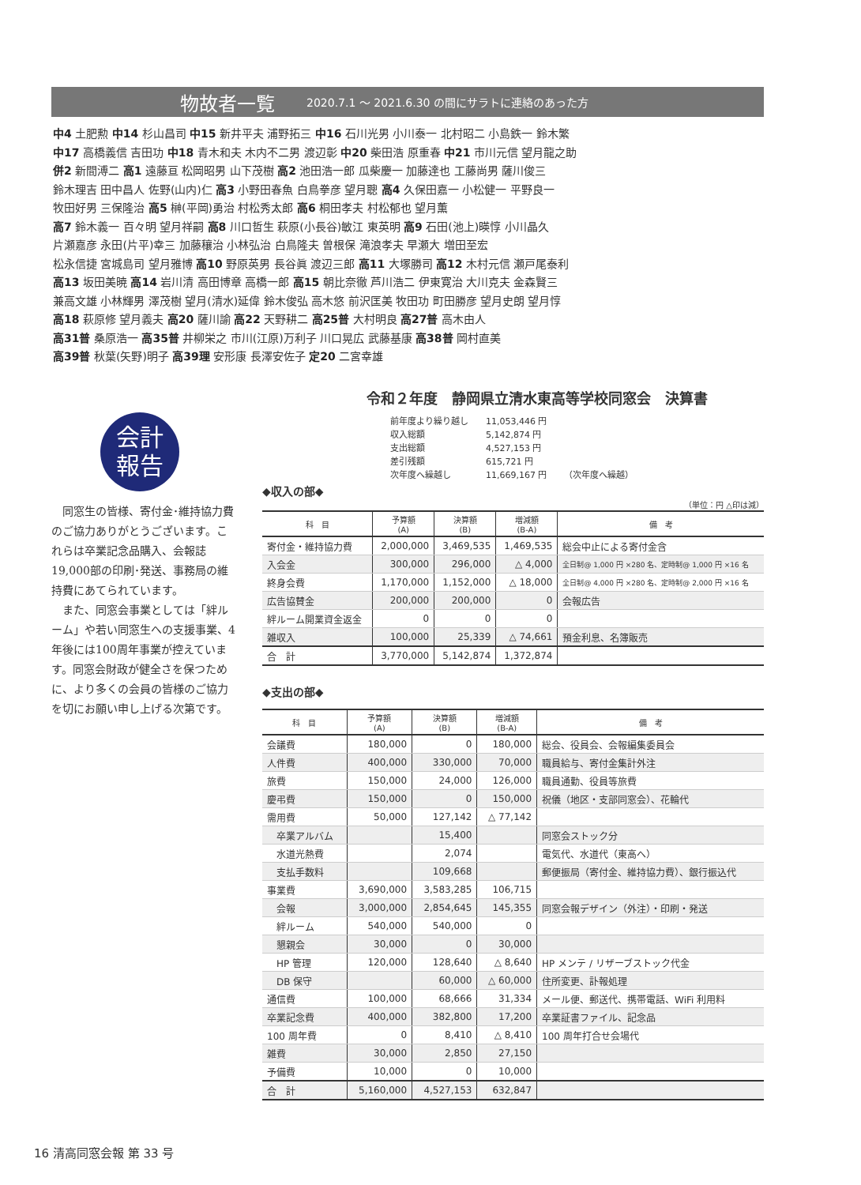物故者一覧 2020.7.1 ～ 2021.6.30 の間にサラトに連絡のあった方
中4 土肥勲 中14 杉山昌司 中15 新井平夫 浦野拓三 中16 石川光男 小川泰一 北村昭二 小島鉄一 鈴木繁
中17 高橋義信 吉田功 中18 青木和夫 木内不二男 渡辺彰 中20 柴田浩 原重春 中21 市川元信 望月龍之助
併2 新間溥二 高1 遠藤亘 松岡昭男 山下茂樹 高2 池田浩一郎 瓜柴慶一 加藤達也 工藤尚男 薩川俊三
鈴木理吉 田中昌人 佐野(山内)仁 高3 小野田春魚 白鳥拳彦 望月聰 高4 久保田嘉一 小松健一 平野良一
牧田好男 三保隆治 高5 榊(平岡)勇治 村松秀太郎 高6 桐田孝夫 村松郁也 望月薫
高7 鈴木義一 百々明 望月祥嗣 高8 川口哲生 萩原(小長谷)敏江 東英明 高9 石田(池上)暎惇 小川晶久
片瀬嘉彦 永田(片平)幸三 加藤穰治 小林弘治 白鳥隆夫 曽根保 滝浪孝夫 早瀬大 増田至宏
松永信捷 宮城島司 望月雅博 高10 野原英男 長谷眞 渡辺三郎 高11 大塚勝司 高12 木村元信 瀬戸尾泰利
高13 坂田美暁 高14 岩川清 高田博章 高橋一郎 高15 朝比奈徹 芦川浩二 伊東寛治 大川克夫 金森賢三
兼高文雄 小林輝男 澤茂樹 望月(清水)延偉 鈴木俊弘 高木悠 前沢匡美 牧田功 町田勝彦 望月史朗 望月惇
高18 萩原修 望月義夫 高20 薩川諭 高22 天野耕二 高25普 大村明良 高27普 高木由人
高31普 桑原浩一 高35普 井柳栄之 市川(江原)万利子 川口晃広 武藤基康 高38普 岡村直美
高39普 秋葉(矢野)明子 高39理 安形康 長澤安佐子 定20 二宮幸雄
会計
報告
同窓生の皆様、寄付金･維持協力費のご協力ありがとうございます。これらは卒業記念品購入、会報誌19,000部の印刷･発送、事務局の維持費にあてられています。
また、同窓会事業としては「絆ルーム」や若い同窓生への支援事業、4年後には100周年事業が控えています。同窓会財政が健全さを保つために、より多くの会員の皆様のご協力を切にお願い申し上げる次第です。
令和２年度　静岡県立清水東高等学校同窓会　決算書
| 前年度より繰り越し | 11,053,446 円 | |
| 収入総額 | 5,142,874 円 | |
| 支出総額 | 4,527,153 円 | |
| 差引残額 | 615,721 円 | |
| 次年度へ繰越し | 11,669,167 円 | （次年度へ繰越） |
◆収入の部◆
（単位：円 △印は減）
| 科 目 | 予算額 (A) | 決算額 (B) | 増減額 (B-A) | 備 考 |
| --- | --- | --- | --- | --- |
| 寄付金・維持協力費 | 2,000,000 | 3,469,535 | 1,469,535 | 総会中止による寄付金含 |
| 入会金 | 300,000 | 296,000 | △ 4,000 | 全日制@ 1,000 円 ×280 名、定時制@ 1,000 円 ×16 名 |
| 終身会費 | 1,170,000 | 1,152,000 | △ 18,000 | 全日制@ 4,000 円 ×280 名、定時制@ 2,000 円 ×16 名 |
| 広告協賛金 | 200,000 | 200,000 | 0 | 会報広告 |
| 絆ルーム開業資金返金 | 0 | 0 | 0 | |
| 雑収入 | 100,000 | 25,339 | △ 74,661 | 預金利息、名簿販売 |
| 合 計 | 3,770,000 | 5,142,874 | 1,372,874 | |
◆支出の部◆
| 科 目 | 予算額 (A) | 決算額 (B) | 増減額 (B-A) | 備 考 |
| --- | --- | --- | --- | --- |
| 会議費 | 180,000 | 0 | 180,000 | 総会、役員会、会報編集委員会 |
| 人件費 | 400,000 | 330,000 | 70,000 | 職員給与、寄付金集計外注 |
| 旅費 | 150,000 | 24,000 | 126,000 | 職員通勤、役員等旅費 |
| 慶弔費 | 150,000 | 0 | 150,000 | 祝儀（地区・支部同窓会）、花輪代 |
| 需用費 | 50,000 | 127,142 | △ 77,142 | |
| 卒業アルバム | | 15,400 | | 同窓会ストック分 |
| 水道光熱費 | | 2,074 | | 電気代、水道代（東高へ） |
| 支払手数料 | | 109,668 | | 郵便振局（寄付金、維持協力費）、銀行振込代 |
| 事業費 | 3,690,000 | 3,583,285 | 106,715 | |
| 会報 | 3,000,000 | 2,854,645 | 145,355 | 同窓会報デザイン（外注）・印刷・発送 |
| 絆ルーム | 540,000 | 540,000 | 0 | |
| 懇親会 | 30,000 | 0 | 30,000 | |
| HP 管理 | 120,000 | 128,640 | △ 8,640 | HP メンテ / リザーブストック代金 |
| DB 保守 | | 60,000 | △ 60,000 | 住所変更、訃報処理 |
| 通信費 | 100,000 | 68,666 | 31,334 | メール便、郵送代、携帯電話、WiFi 利用料 |
| 卒業記念費 | 400,000 | 382,800 | 17,200 | 卒業証書ファイル、記念品 |
| 100 周年費 | 0 | 8,410 | △ 8,410 | 100 周年打合せ会場代 |
| 雑費 | 30,000 | 2,850 | 27,150 | |
| 予備費 | 10,000 | 0 | 10,000 | |
| 合 計 | 5,160,000 | 4,527,153 | 632,847 | |
16 清高同窓会報 第 33 号